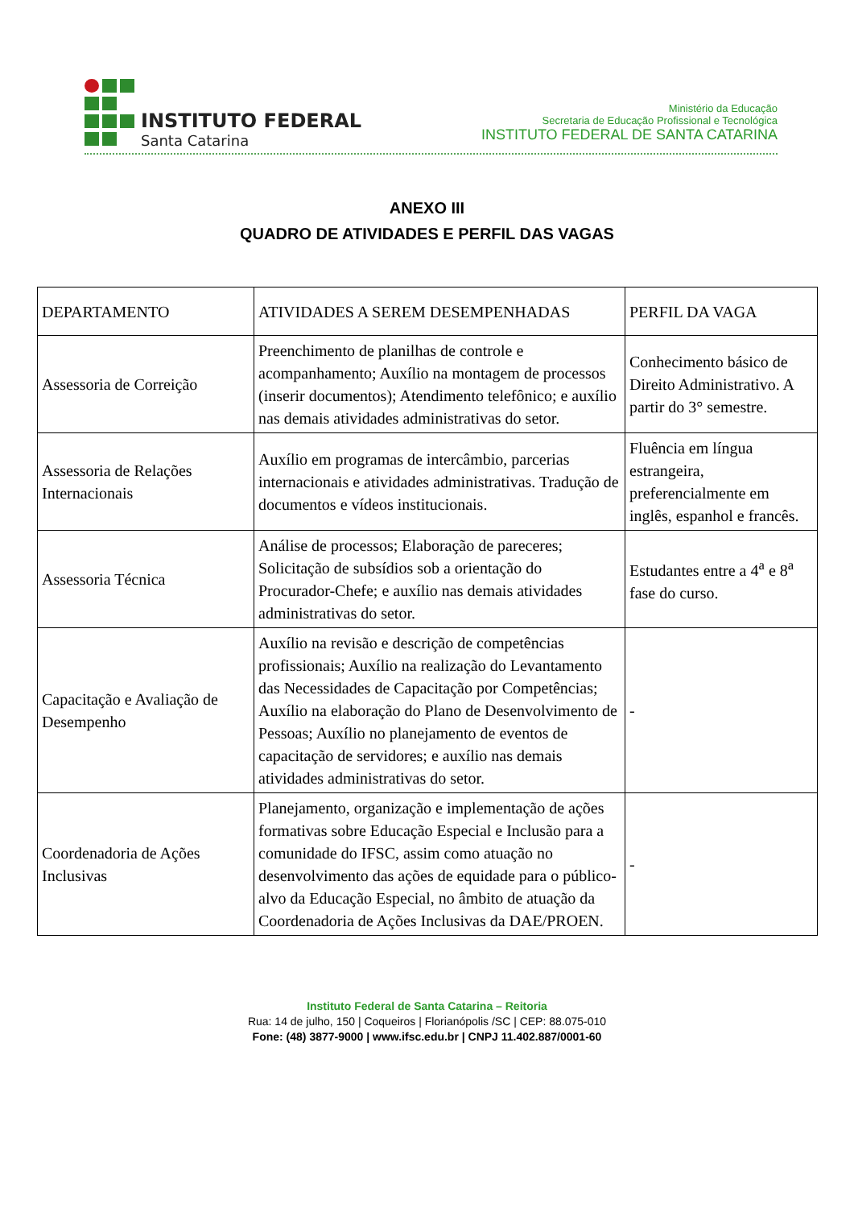INSTITUTO FEDERAL
Santa Catarina
Ministério da Educação
Secretaria de Educação Profissional e Tecnológica
INSTITUTO FEDERAL DE SANTA CATARINA
ANEXO III
QUADRO DE ATIVIDADES E PERFIL DAS VAGAS
| DEPARTAMENTO | ATIVIDADES A SEREM DESEMPENHADAS | PERFIL DA VAGA |
| Assessoria de Correição | Preenchimento de planilhas de controle e acompanhamento; Auxílio na montagem de processos (inserir documentos); Atendimento telefônico; e auxílio nas demais atividades administrativas do setor. | Conhecimento básico de Direito Administrativo. A partir do 3° semestre. |
| Assessoria de Relações Internacionais | Auxílio em programas de intercâmbio, parcerias internacionais e atividades administrativas. Tradução de documentos e vídeos institucionais. | Fluência em língua estrangeira, preferencialmente em inglês, espanhol e francês. |
| Assessoria Técnica | Análise de processos; Elaboração de pareceres; Solicitação de subsídios sob a orientação do Procurador-Chefe; e auxílio nas demais atividades administrativas do setor. | Estudantes entre a 4<sup>a</sup> e 8<sup>a</sup> fase do curso. |
| Capacitação e Avaliação de Desempenho | Auxílio na revisão e descrição de competências profissionais; Auxílio na realização do Levantamento das Necessidades de Capacitação por Competências; Auxílio na elaboração do Plano de Desenvolvimento de Pessoas; Auxílio no planejamento de eventos de capacitação de servidores; e auxílio nas demais atividades administrativas do setor. | - |
| Coordenadoria de Ações Inclusivas | Planejamento, organização e implementação de ações formativas sobre Educação Especial e Inclusão para a comunidade do IFSC, assim como atuação no desenvolvimento das ações de equidade para o público-alvo da Educação Especial, no âmbito de atuação da Coordenadoria de Ações Inclusivas da DAE/PROEN. | - |
Instituto Federal de Santa Catarina – Reitoria
Rua: 14 de julho, 150 | Coqueiros | Florianópolis /SC | CEP: 88.075-010
Fone: (48) 3877-9000 | www.ifsc.edu.br | CNPJ 11.402.887/0001-60